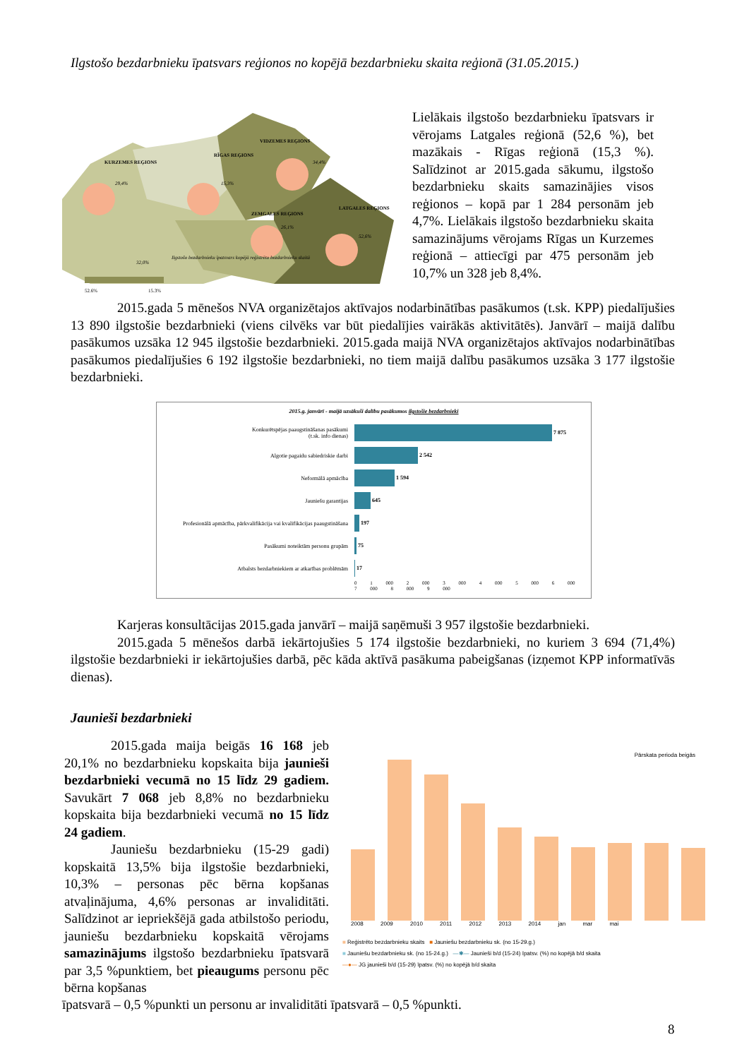Ilgstošo bezdarbnieku īpatsvars reģionos no kopējā bezdarbnieku skaita reģionā (31.05.2015.)
KURZEMES REĢIONS
RĪGAS REĢIONS
VIDZEMES REĢIONS
ZEMGALES REĢIONS
LATGALES REĢIONS
29,4%
15,3%
34,4%
26,1%
52,6%
32,0%
Ilgstošo bezdarbnieku īpatsvars kopējā reģistrēto bezdarbnieku skaitā
52,6%
15,3%
Lielākais ilgstošo bezdarbnieku īpatsvars ir vērojams Latgales reģionā (52,6 %), bet mazākais - Rīgas reģionā (15,3 %). Salīdzinot ar 2015.gada sākumu, ilgstošo bezdarbnieku skaits samazinājies visos reģionos – kopā par 1 284 personām jeb 4,7%. Lielākais ilgstošo bezdarbnieku skaita samazinājums vērojams Rīgas un Kurzemes reģionā – attiecīgi par 475 personām jeb 10,7% un 328 jeb 8,4%.
2015.gada 5 mēnešos NVA organizētajos aktīvajos nodarbinātības pasākumos (t.sk. KPP) piedalījušies 13 890 ilgstošie bezdarbnieki (viens cilvēks var būt piedalījies vairākās aktivitātēs). Janvārī – maijā dalību pasākumos uzsāka 12 945 ilgstošie bezdarbnieki. 2015.gada maijā NVA organizētajos aktīvajos nodarbinātības pasākumos piedalījušies 6 192 ilgstošie bezdarbnieki, no tiem maijā dalību pasākumos uzsāka 3 177 ilgstošie bezdarbnieki.
2015.g. janvārī - maijā uzsākuši dalību pasākumos ilgstošie bezdarbnieki
| Konkurētspējas paaugstināšanas pasākumi (t.sk. info dienas) | 7 875 |
| Algotie pagaidu sabiedriskie darbi | 2 542 |
| Neformālā apmācība | 1 594 |
| Jauniešu garantijas | 645 |
| Profesionālā apmācība, pārkvalifikācija vai kvalifikācijas paaugstināšana | 197 |
| Pasākumi noteiktām personu grupām | 75 |
| Atbalsts bezdarbniekiem ar atkarības problēmām | 17 |
| | 0 1 000 2 000 3 000 4 000 5 000 6 000 7 000 8 000 9 000 |
Karjeras konsultācijas 2015.gada janvārī – maijā saņēmuši 3 957 ilgstošie bezdarbnieki.
2015.gada 5 mēnešos darbā iekārtojušies 5 174 ilgstošie bezdarbnieki, no kuriem 3 694 (71,4%) ilgstošie bezdarbnieki ir iekārtojušies darbā, pēc kāda aktīvā pasākuma pabeigšanas (izņemot KPP informatīvās dienas).
Jaunieši bezdarbnieki
2015.gada maija beigās 16 168 jeb 20,1% no bezdarbnieku kopskaita bija jaunieši bezdarbnieki vecumā no 15 līdz 29 gadiem. Savukārt 7 068 jeb 8,8% no bezdarbnieku kopskaita bija bezdarbnieki vecumā no 15 līdz 24 gadiem.
Jauniešu bezdarbnieku (15-29 gadi) kopskaitā 13,5% bija ilgstošie bezdarbnieki, 10,3% – personas pēc bērna kopšanas atvaļinājuma, 4,6% personas ar invaliditāti. Salīdzinot ar iepriekšējā gada atbilstošo periodu, jauniešu bezdarbnieku kopskaitā vērojams samazinājums ilgstošo bezdarbnieku īpatsvarā par 3,5 %punktiem, bet pieaugums personu pēc bērna kopšanas
Pārskata perioda beigās
2008 2009 2010 2011 2012 2013 2014 jan mar mai
■ Reģistrēto bezdarbnieku skaits ■ Jauniešu bezdarbnieku sk. (no 15-29.g.)
■ Jauniešu bezdarbnieku sk. (no 15-24.g.) —✱— Jaunieši b/d (15-24) īpatsv. (%) no kopējā b/d skaita
—●— JG jaunieši b/d (15-29) īpatsv. (%) no kopējā b/d skaita
īpatsvarā – 0,5 %punkti un personu ar invaliditāti īpatsvarā – 0,5 %punkti.
8